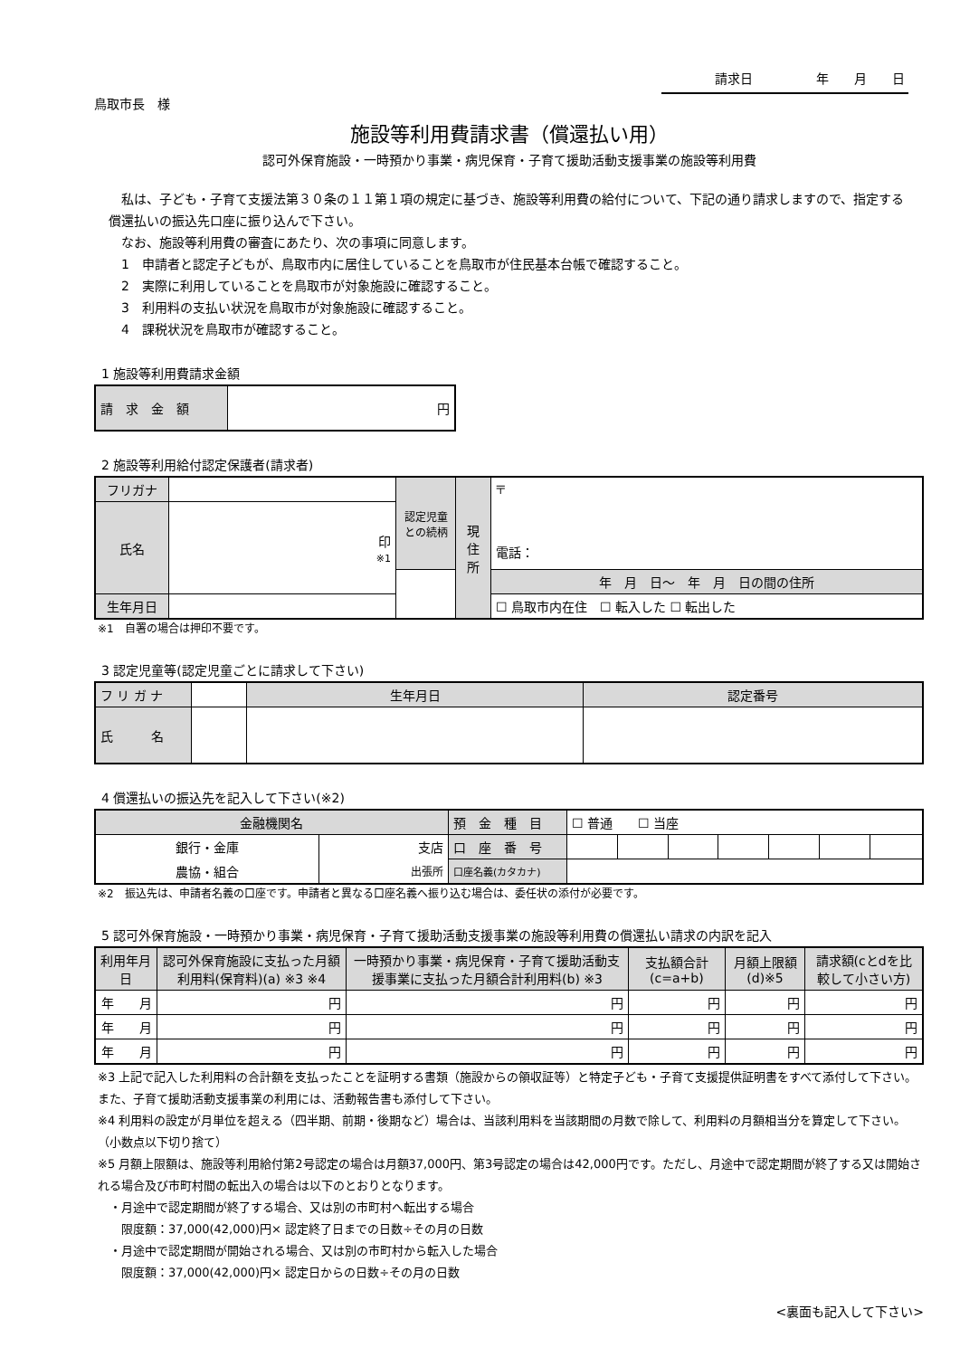請求日　　　　　年　　月　　日
鳥取市長　様
施設等利用費請求書（償還払い用）
認可外保育施設・一時預かり事業・病児保育・子育て援助活動支援事業の施設等利用費
　私は、子ども・子育て支援法第３０条の１１第１項の規定に基づき、施設等利用費の給付について、下記の通り請求しますので、指定する償還払いの振込先口座に振り込んで下さい。
　なお、施設等利用費の審査にあたり、次の事項に同意します。
　1　申請者と認定子どもが、鳥取市内に居住していることを鳥取市が住民基本台帳で確認すること。
　2　実際に利用していることを鳥取市が対象施設に確認すること。
　3　利用料の支払い状況を鳥取市が対象施設に確認すること。
　4　課税状況を鳥取市が確認すること。
1 施設等利用費請求金額
| 請 求 金 額 | 円 |
2 施設等利用給付認定保護者(請求者)
| フリガナ | | 認定児童との続柄 | 現 住 所 | 〒 電話： |
| 氏名 | 印 ※1 | | | |
| | | | | 年 月 日〜 年 月 日の間の住所 |
| 生年月日 | | | | ☐ 鳥取市内在住 ☐ 転入した ☐ 転出した |
※1　自署の場合は押印不要です。
3 認定児童等(認定児童ごとに請求して下さい)
| フ リ ガ ナ | | 生年月日 | 認定番号 |
| 氏 名 | | | |
4 償還払いの振込先を記入して下さい(※2)
| 金融機関名 | | 預 金 種 目 | ☐ 普通 ☐ 当座 | | | | | | |
| 銀行・金庫 | 支店 | 口 座 番 号 | | | | | | | |
| 農協・組合 | 出張所 | 口座名義(カタカナ) | | | | | | | |
※2　振込先は、申請者名義の口座です。申請者と異なる口座名義へ振り込む場合は、委任状の添付が必要です。
5 認可外保育施設・一時預かり事業・病児保育・子育て援助活動支援事業の施設等利用費の償還払い請求の内訳を記入
| 利用年月日 | 認可外保育施設に支払った月額利用料(保育料)(a) ※3 ※4 | 一時預かり事業・病児保育・子育て援助活動支援事業に支払った月額合計利用料(b) ※3 | 支払額合計(c=a+b) | 月額上限額(d)※5 | 請求額(cとdを比較して小さい方) |
| --- | --- | --- | --- | --- | --- |
| 年 月 | 円 | 円 | 円 | 円 | 円 |
| 年 月 | 円 | 円 | 円 | 円 | 円 |
| 年 月 | 円 | 円 | 円 | 円 | 円 |
※3 上記で記入した利用料の合計額を支払ったことを証明する書類（施設からの領収証等）と特定子ども・子育て支援提供証明書をすべて添付して下さい。また、子育て援助活動支援事業の利用には、活動報告書も添付して下さい。
※4 利用料の設定が月単位を超える（四半期、前期・後期など）場合は、当該利用料を当該期間の月数で除して、利用料の月額相当分を算定して下さい。（小数点以下切り捨て）
※5 月額上限額は、施設等利用給付第2号認定の場合は月額37,000円、第3号認定の場合は42,000円です。ただし、月途中で認定期間が終了する又は開始される場合及び市町村間の転出入の場合は以下のとおりとなります。
　・月途中で認定期間が終了する場合、又は別の市町村へ転出する場合
　　限度額：37,000(42,000)円× 認定終了日までの日数÷その月の日数
　・月途中で認定期間が開始される場合、又は別の市町村から転入した場合
　　限度額：37,000(42,000)円× 認定日からの日数÷その月の日数
<裏面も記入して下さい>